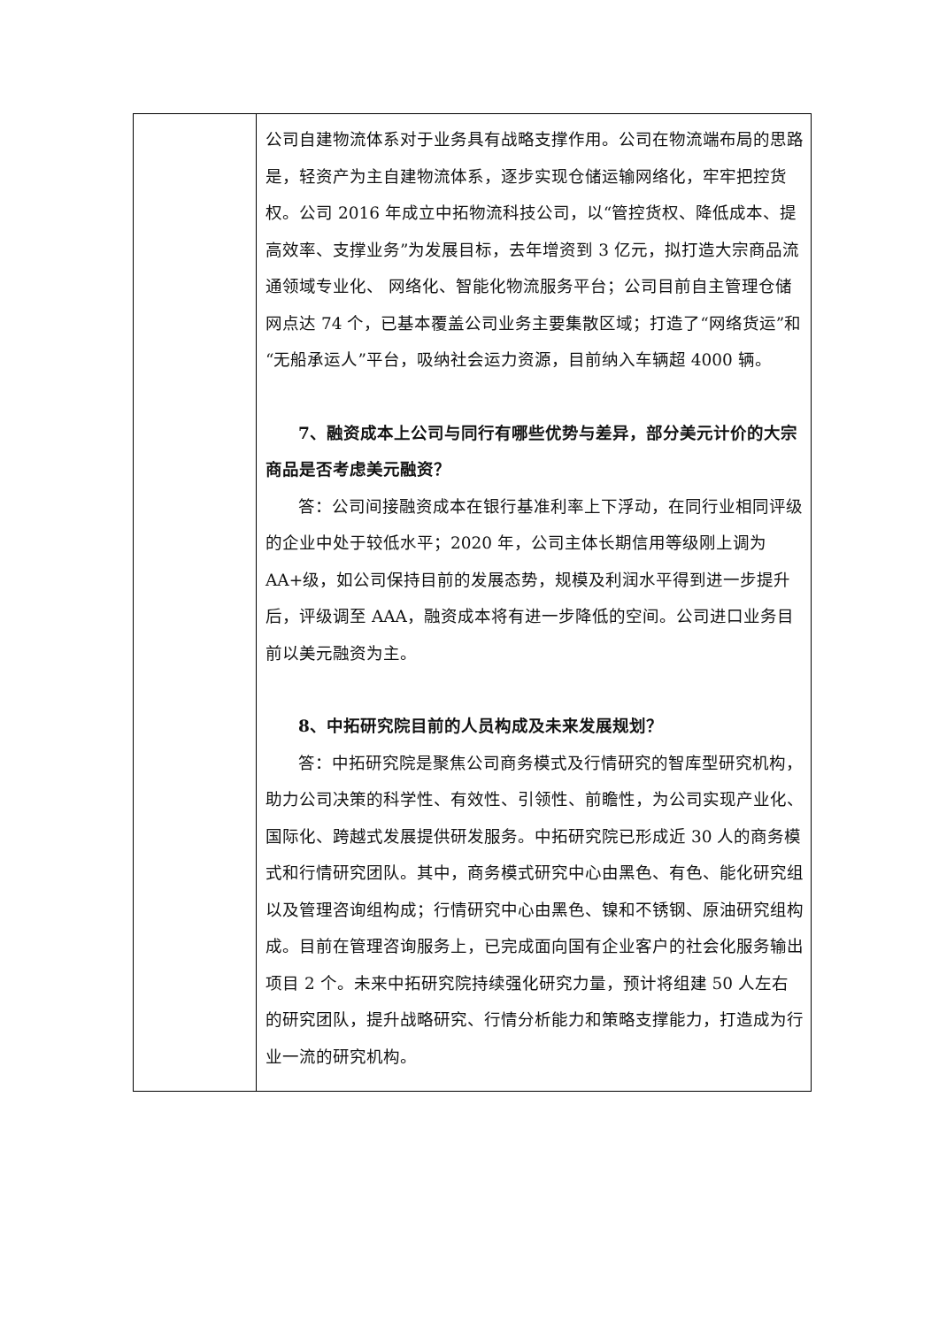| | 公司自建物流体系对于业务具有战略支撑作用。公司在物流端布局的思路是，轻资产为主自建物流体系，逐步实现仓储运输网络化，牢牢把控货权。公司 2016 年成立中拓物流科技公司，以“管控货权、降低成本、提高效率、支撑业务”为发展目标，去年增资到 3 亿元，拟打造大宗商品流通领域专业化、 网络化、智能化物流服务平台；公司目前自主管理仓储网点达 74 个，已基本覆盖公司业务主要集散区域；打造了“网络货运”和“无船承运人”平台，吸纳社会运力资源，目前纳入车辆超 4000 辆。 7、融资成本上公司与同行有哪些优势与差异，部分美元计价的大宗商品是否考虑美元融资？ 答：公司间接融资成本在银行基准利率上下浮动，在同行业相同评级的企业中处于较低水平；2020 年，公司主体长期信用等级刚上调为 AA+级，如公司保持目前的发展态势，规模及利润水平得到进一步提升后，评级调至 AAA，融资成本将有进一步降低的空间。公司进口业务目前以美元融资为主。 8、中拓研究院目前的人员构成及未来发展规划？ 答：中拓研究院是聚焦公司商务模式及行情研究的智库型研究机构，助力公司决策的科学性、有效性、引领性、前瞻性，为公司实现产业化、国际化、跨越式发展提供研发服务。中拓研究院已形成近 30 人的商务模式和行情研究团队。其中，商务模式研究中心由黑色、有色、能化研究组以及管理咨询组构成；行情研究中心由黑色、镍和不锈钢、原油研究组构成。目前在管理咨询服务上，已完成面向国有企业客户的社会化服务输出项目 2 个。未来中拓研究院持续强化研究力量，预计将组建 50 人左右的研究团队，提升战略研究、行情分析能力和策略支撑能力，打造成为行业一流的研究机构。 |